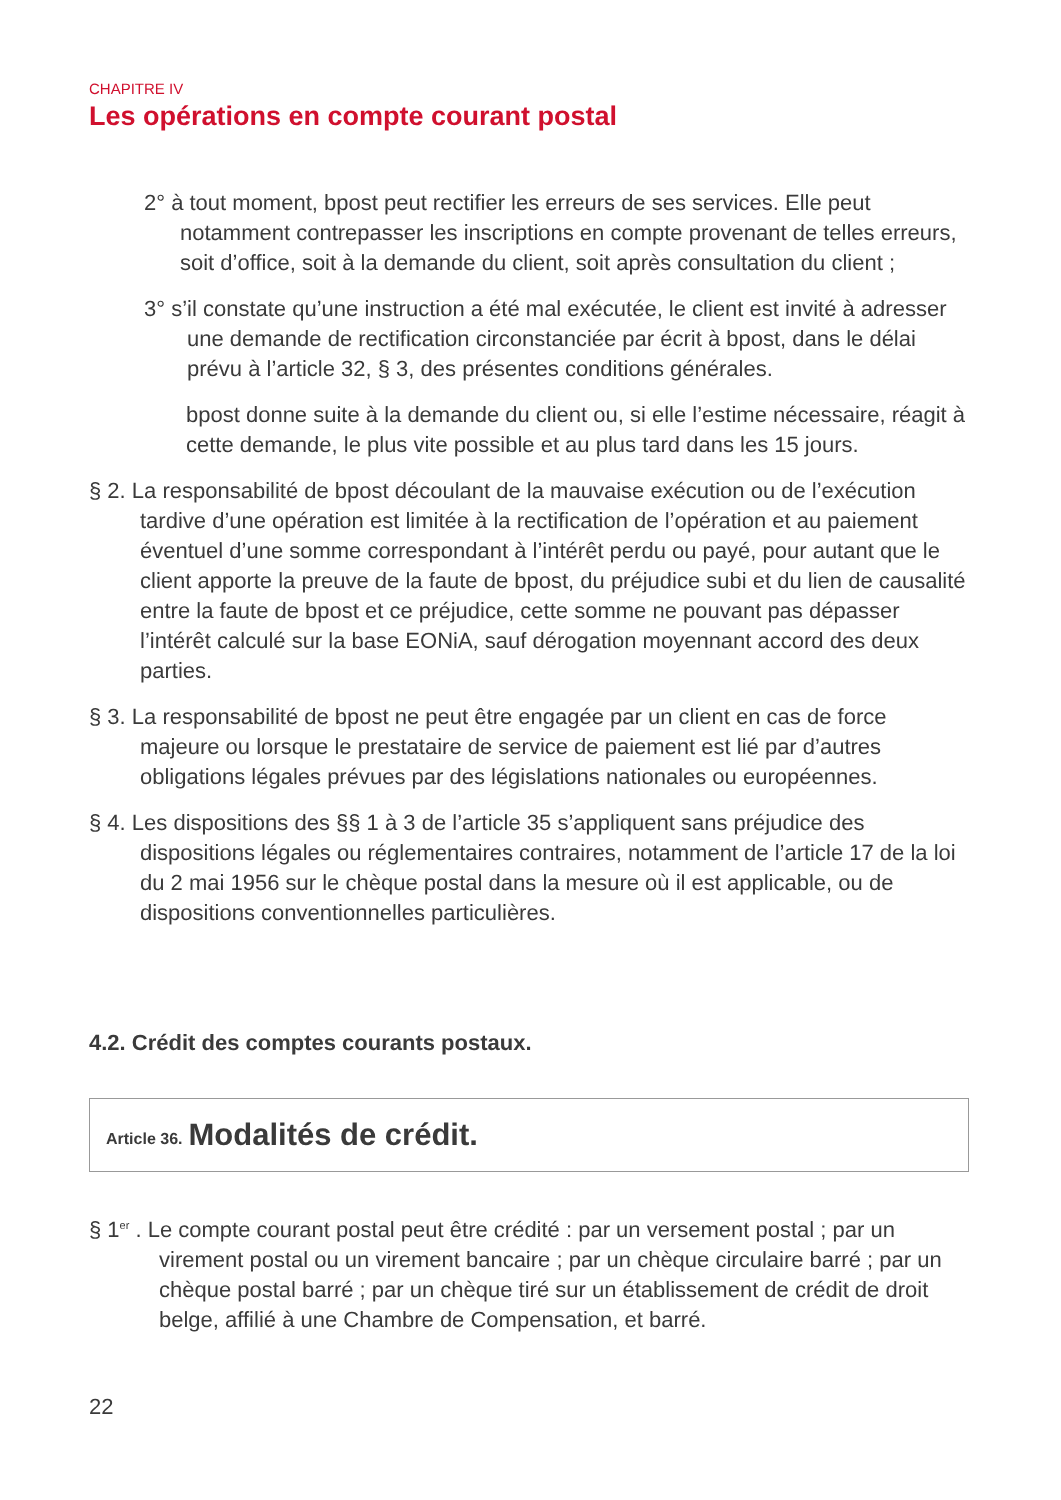CHAPITRE IV
Les opérations en compte courant postal
2° à tout moment, bpost peut rectifier les erreurs de ses services. Elle peut notamment contrepasser les inscriptions en compte provenant de telles erreurs, soit d’office, soit à la demande du client, soit après consultation du client ;
3° s’il constate qu’une instruction a été mal exécutée, le client est invité à adresser une demande de rectification circonstanciée par écrit à bpost, dans le délai prévu à l’article 32, § 3, des présentes conditions générales.
bpost donne suite à la demande du client ou, si elle l’estime nécessaire, réagit à cette demande, le plus vite possible et au plus tard dans les 15 jours.
§ 2. La responsabilité de bpost découlant de la mauvaise exécution ou de l’exécution tardive d’une opération est limitée à la rectification de l’opération et au paiement éventuel d’une somme correspondant à l’intérêt perdu ou payé, pour autant que le client apporte la preuve de la faute de bpost, du préjudice subi et du lien de causalité entre la faute de bpost et ce préjudice, cette somme ne pouvant pas dépasser l’intérêt calculé sur la base EONiA, sauf dérogation moyennant accord des deux parties.
§ 3. La responsabilité de bpost ne peut être engagée par un client en cas de force majeure ou lorsque le prestataire de service de paiement est lié par d’autres obligations légales prévues par des législations nationales ou européennes.
§ 4. Les dispositions des §§ 1 à 3 de l’article 35 s’appliquent sans préjudice des dispositions légales ou réglementaires contraires, notamment de l’article 17 de la loi du 2 mai 1956 sur le chèque postal dans la mesure où il est applicable, ou de dispositions conventionnelles particulières.
4.2. Crédit des comptes courants postaux.
Article 36. Modalités de crédit.
§ 1<sup>er</sup> . Le compte courant postal peut être crédité : par un versement postal ; par un virement postal ou un virement bancaire ; par un chèque circulaire barré ; par un chèque postal barré ; par un chèque tiré sur un établissement de crédit de droit belge, affilié à une Chambre de Compensation, et barré.
22